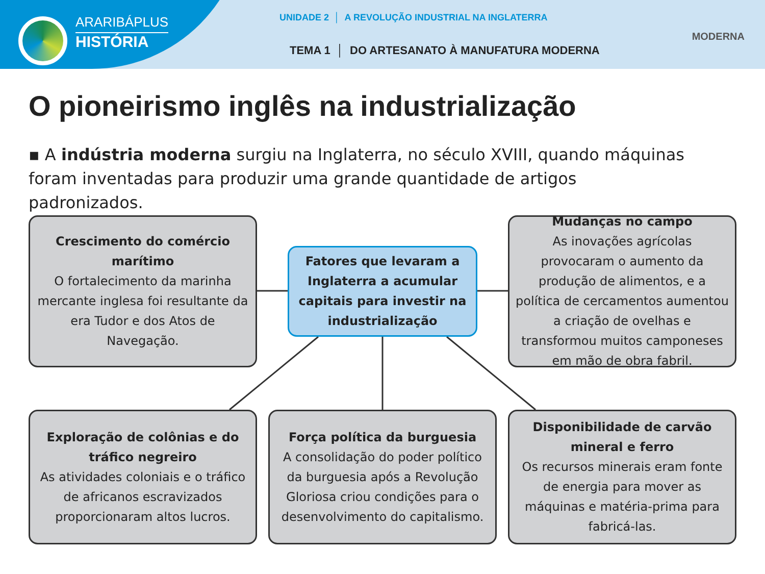ARARIBÁPLUS
HISTÓRIA
UNIDADE 2 │ A REVOLUÇÃO INDUSTRIAL NA INGLATERRA
TEMA 1 │ DO ARTESANATO À MANUFATURA MODERNA
MODERNA
O pioneirismo inglês na industrialização
▪ A indústria moderna surgiu na Inglaterra, no século XVIII, quando máquinas foram inventadas para produzir uma grande quantidade de artigos padronizados.
Crescimento do comércio marítimo
O fortalecimento da marinha mercante inglesa foi resultante da era Tudor e dos Atos de Navegação.
Fatores que levaram a Inglaterra a acumular capitais para investir na industrialização
Mudanças no campo
As inovações agrícolas provocaram o aumento da produção de alimentos, e a política de cercamentos aumentou a criação de ovelhas e transformou muitos camponeses em mão de obra fabril.
Exploração de colônias e do tráfico negreiro
As atividades coloniais e o tráfico de africanos escravizados proporcionaram altos lucros.
Força política da burguesia
A consolidação do poder político da burguesia após a Revolução Gloriosa criou condições para o desenvolvimento do capitalismo.
Disponibilidade de carvão mineral e ferro
Os recursos minerais eram fonte de energia para mover as máquinas e matéria-prima para fabricá-las.